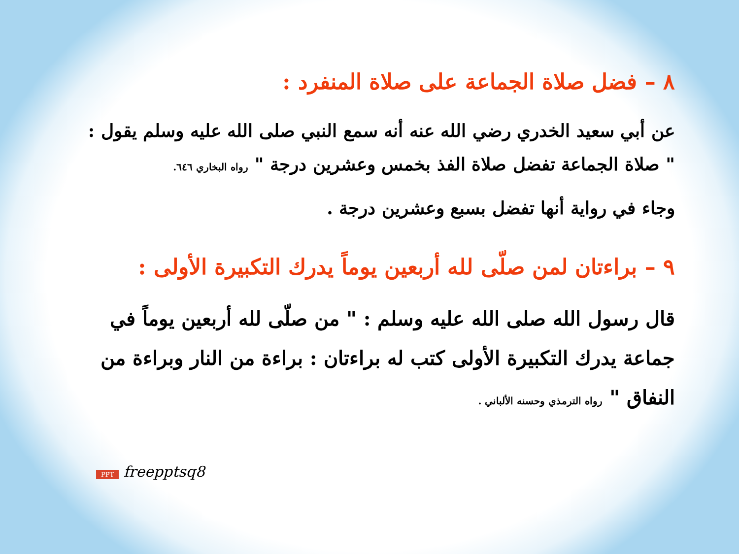٨ – فضل صلاة الجماعة على صلاة المنفرد :
عن أبي سعيد الخدري رضي الله عنه أنه سمع النبي صلى الله عليه وسلم يقول : " صلاة الجماعة تفضل صلاة الفذ بخمس وعشرين درجة " رواه البخاري ٦٤٦.
وجاء في رواية أنها تفضل بسبع وعشرين درجة .
٩ – براءتان لمن صلّى لله أربعين يوماً يدرك التكبيرة الأولى :
قال رسول الله صلى الله عليه وسلم : " من صلّى لله أربعين يوماً في جماعة يدرك التكبيرة الأولى كتب له براءتان : براءة من النار وبراءة من النفاق " رواه الترمذي وحسنه الألباني .
PPT freepptsq8